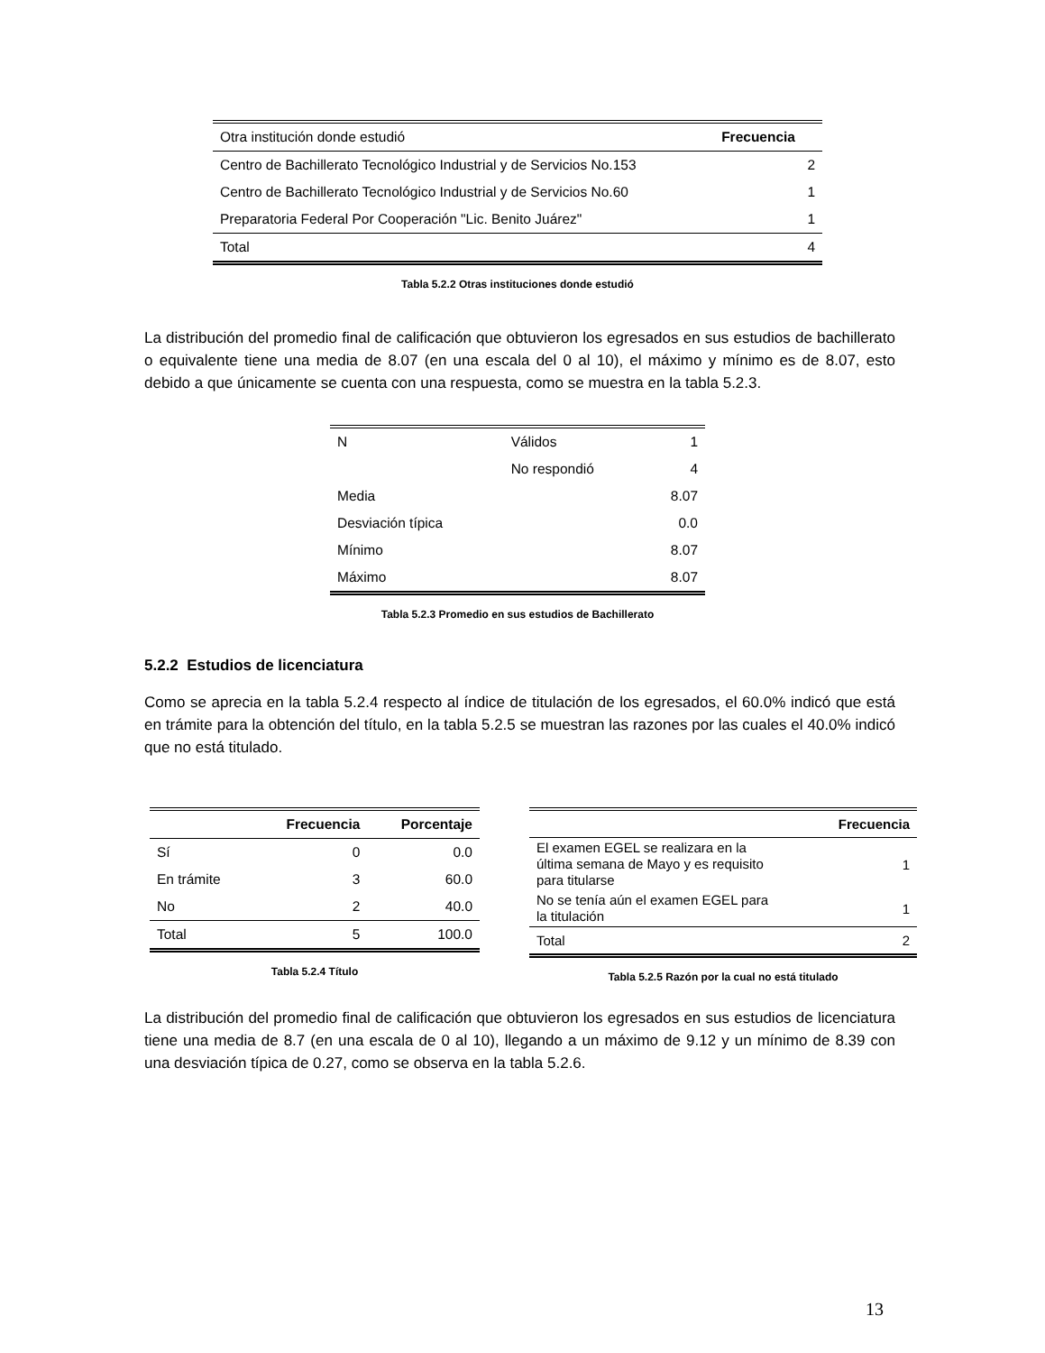| Otra institución donde estudió | Frecuencia |
| Centro de Bachillerato Tecnológico Industrial y de Servicios No.153 | 2 |
| Centro de Bachillerato Tecnológico Industrial y de Servicios No.60 | 1 |
| Preparatoria Federal Por Cooperación "Lic. Benito Juárez" | 1 |
| Total | 4 |
Tabla 5.2.2 Otras instituciones donde estudió
La distribución del promedio final de calificación que obtuvieron los egresados en sus estudios de bachillerato o equivalente tiene una media de 8.07 (en una escala del 0 al 10), el máximo y mínimo es de 8.07, esto debido a que únicamente se cuenta con una respuesta, como se muestra en la tabla 5.2.3.
| N | Válidos | 1 |
| | No respondió | 4 |
| Media | | 8.07 |
| Desviación típica | | 0.0 |
| Mínimo | | 8.07 |
| Máximo | | 8.07 |
Tabla 5.2.3 Promedio en sus estudios de Bachillerato
5.2.2 Estudios de licenciatura
Como se aprecia en la tabla 5.2.4 respecto al índice de titulación de los egresados, el 60.0% indicó que está en trámite para la obtención del título, en la tabla 5.2.5 se muestran las razones por las cuales el 40.0% indicó que no está titulado.
| | Frecuencia | Porcentaje |
| --- | --- | --- |
| Sí | 0 | 0.0 |
| En trámite | 3 | 60.0 |
| No | 2 | 40.0 |
| Total | 5 | 100.0 |
Tabla 5.2.4 Título
| | Frecuencia |
| --- | --- |
| El examen EGEL se realizara en la última semana de Mayo y es requisito para titularse | 1 |
| No se tenía aún el examen EGEL para la titulación | 1 |
| Total | 2 |
Tabla 5.2.5 Razón por la cual no está titulado
La distribución del promedio final de calificación que obtuvieron los egresados en sus estudios de licenciatura tiene una media de 8.7 (en una escala de 0 al 10), llegando a un máximo de 9.12 y un mínimo de 8.39 con una desviación típica de 0.27, como se observa en la tabla 5.2.6.
13